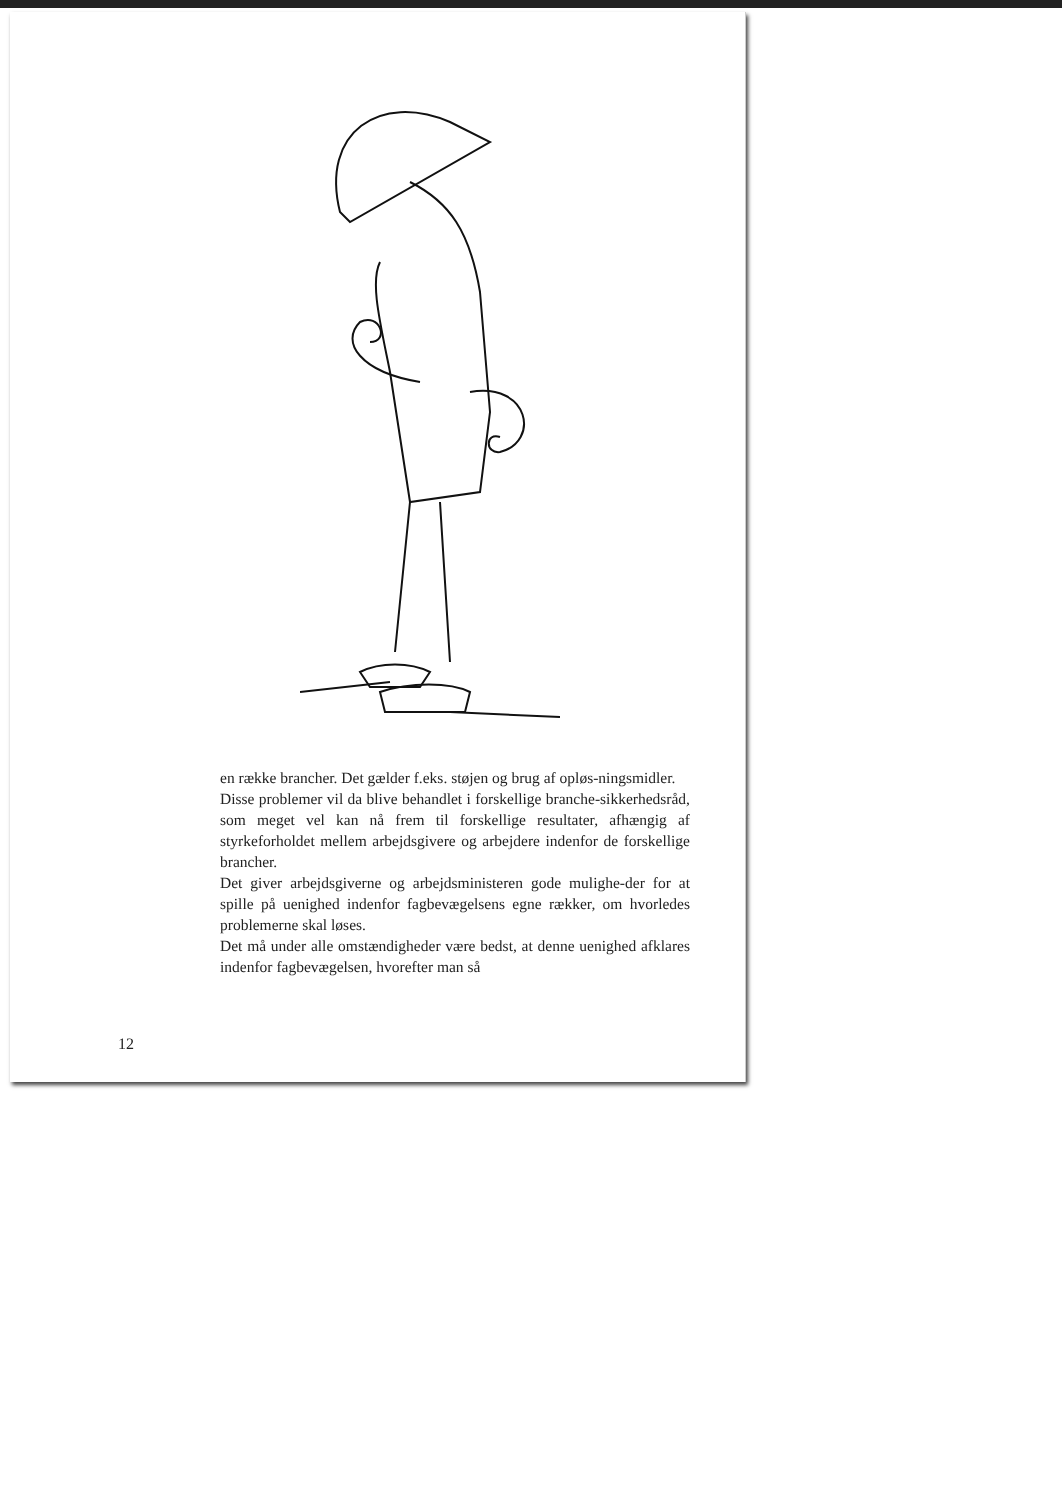en række brancher. Det gælder f.eks. støjen og brug af opløs-ningsmidler.
Disse problemer vil da blive behandlet i forskellige branche-sikkerhedsråd, som meget vel kan nå frem til forskellige resultater, afhængig af styrkeforholdet mellem arbejdsgivere og arbejdere indenfor de forskellige brancher.
Det giver arbejdsgiverne og arbejdsministeren gode mulighe-der for at spille på uenighed indenfor fagbevægelsens egne rækker, om hvorledes problemerne skal løses.
Det må under alle omstændigheder være bedst, at denne uenighed afklares indenfor fagbevægelsen, hvorefter man så
12